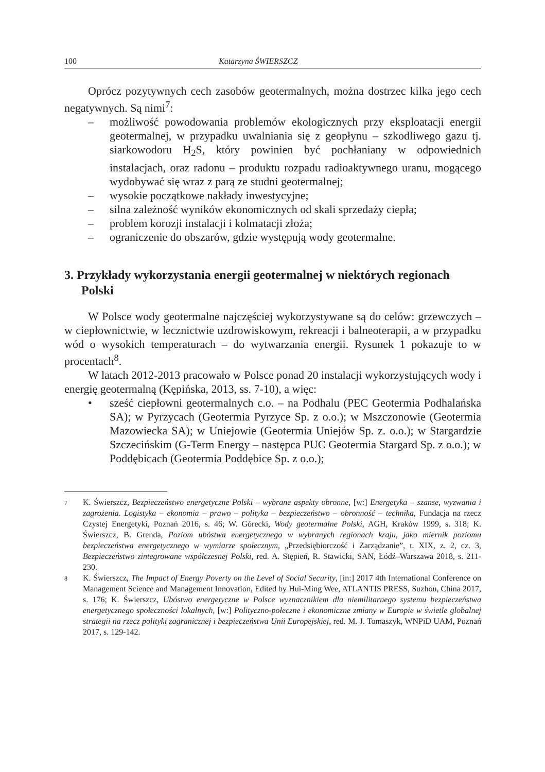100 Katarzyna ŚWIERSZCZ
Oprócz pozytywnych cech zasobów geotermalnych, można dostrzec kilka jego cech negatywnych. Są nimi<sup>7</sup>:
– możliwość powodowania problemów ekologicznych przy eksploatacji energii geotermalnej, w przypadku uwalniania się z geopłynu – szkodliwego gazu tj. siarkowodoru H<sub>2</sub>S, który powinien być pochłaniany w odpowiednich instalacjach, oraz radonu – produktu rozpadu radioaktywnego uranu, mogącego wydobywać się wraz z parą ze studni geotermalnej;
– wysokie początkowe nakłady inwestycyjne;
– silna zależność wyników ekonomicznych od skali sprzedaży ciepła;
– problem korozji instalacji i kolmatacji złoża;
– ograniczenie do obszarów, gdzie występują wody geotermalne.
3. Przykłady wykorzystania energii geotermalnej w niektórych regionach Polski
W Polsce wody geotermalne najczęściej wykorzystywane są do celów: grzewczych – w ciepłownictwie, w lecznictwie uzdrowiskowym, rekreacji i balneoterapii, a w przypadku wód o wysokich temperaturach – do wytwarzania energii. Rysunek 1 pokazuje to w procentach<sup>8</sup>.
W latach 2012-2013 pracowało w Polsce ponad 20 instalacji wykorzystujących wody i energię geotermalną (Kępińska, 2013, ss. 7-10), a więc:
• sześć ciepłowni geotermalnych c.o. – na Podhalu (PEC Geotermia Podhalańska SA); w Pyrzycach (Geotermia Pyrzyce Sp. z o.o.); w Mszczonowie (Geotermia Mazowiecka SA); w Uniejowie (Geotermia Uniejów Sp. z. o.o.); w Stargardzie Szczecińskim (G-Term Energy – następca PUC Geotermia Stargard Sp. z o.o.); w Poddębicach (Geotermia Poddębice Sp. z o.o.);
7 K. Świerszcz, Bezpieczeństwo energetyczne Polski – wybrane aspekty obronne, [w:] Energetyka – szanse, wyzwania i zagrożenia. Logistyka – ekonomia – prawo – polityka – bezpieczeństwo – obronność – technika, Fundacja na rzecz Czystej Energetyki, Poznań 2016, s. 46; W. Górecki, Wody geotermalne Polski, AGH, Kraków 1999, s. 318; K. Świerszcz, B. Grenda, Poziom ubóstwa energetycznego w wybranych regionach kraju, jako miernik poziomu bezpieczeństwa energetycznego w wymiarze społecznym, „Przedsiębiorczość i Zarządzanie”, t. XIX, z. 2, cz. 3, Bezpieczeństwo zintegrowane współczesnej Polski, red. A. Stępień, R. Stawicki, SAN, Łódź–Warszawa 2018, s. 211-230.
8 K. Świerszcz, The Impact of Energy Poverty on the Level of Social Security, [in:] 2017 4th International Conference on Management Science and Management Innovation, Edited by Hui-Ming Wee, ATLANTIS PRESS, Suzhou, China 2017, s. 176; K. Świerszcz, Ubóstwo energetyczne w Polsce wyznacznikiem dla niemilitarnego systemu bezpieczeństwa energetycznego społeczności lokalnych, [w:] Polityczno-połeczne i ekonomiczne zmiany w Europie w świetle globalnej strategii na rzecz polityki zagranicznej i bezpieczeństwa Unii Europejskiej, red. M. J. Tomaszyk, WNPiD UAM, Poznań 2017, s. 129-142.